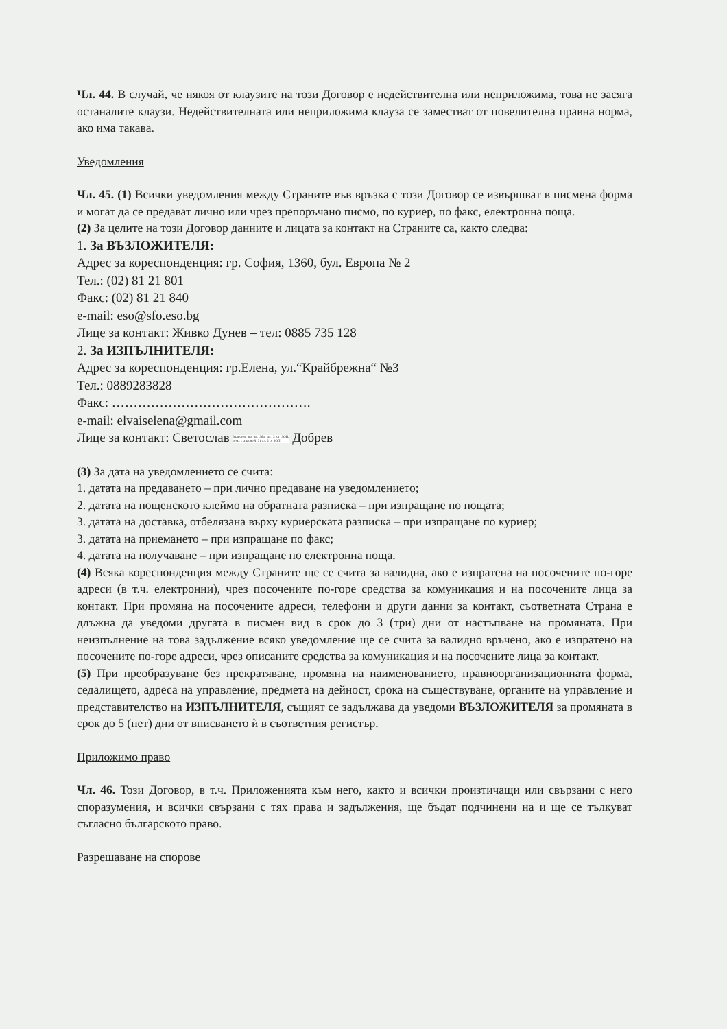Чл. 44. В случай, че някоя от клаузите на този Договор е недействителна или неприложима, това не засяга останалите клаузи. Недействителната или неприложима клауза се заместват от повелителна правна норма, ако има такава.
Уведомления
Чл. 45. (1) Всички уведомления между Страните във връзка с този Договор се извършват в писмена форма и могат да се предават лично или чрез препоръчано писмо, по куриер, по факс, електронна поща.
(2) За целите на този Договор данните и лицата за контакт на Страните са, както следва:
1. За ВЪЗЛОЖИТЕЛЯ:
Адрес за кореспонденция: гр. София, 1360, бул. Европа № 2
Тел.: (02) 81 21 801
Факс: (02) 81 21 840
e-mail: eso@sfo.eso.bg
Лице за контакт: Живко Дунев – тел: 0885 735 128
2. За ИЗПЪЛНИТЕЛЯ:
Адрес за кореспонденция: гр.Елена, ул.“Крайбрежна“ №3
Тел.: 0889283828
Факс: ……………………………………….
e-mail: elvaiselena@gmail.com
Лице за контакт: Светослав Заличено по чл. 36а, ал. 3 от ЗОП, отм., съгласно §131 ал. 2 от ЗОП Добрев
(3) За дата на уведомлението се счита:
1. датата на предаването – при лично предаване на уведомлението;
2. датата на пощенското клеймо на обратната разписка – при изпращане по пощата;
3. датата на доставка, отбелязана върху куриерската разписка – при изпращане по куриер;
3. датата на приемането – при изпращане по факс;
4. датата на получаване – при изпращане по електронна поща.
(4) Всяка кореспонденция между Страните ще се счита за валидна, ако е изпратена на посочените по-горе адреси (в т.ч. електронни), чрез посочените по-горе средства за комуникация и на посочените лица за контакт. При промяна на посочените адреси, телефони и други данни за контакт, съответната Страна е длъжна да уведоми другата в писмен вид в срок до 3 (три) дни от настъпване на промяната. При неизпълнение на това задължение всяко уведомление ще се счита за валидно връчено, ако е изпратено на посочените по-горе адреси, чрез описаните средства за комуникация и на посочените лица за контакт.
(5) При преобразуване без прекратяване, промяна на наименованието, правноорганизационната форма, седалището, адреса на управление, предмета на дейност, срока на съществуване, органите на управление и представителство на ИЗПЪЛНИТЕЛЯ, същият се задължава да уведоми ВЪЗЛОЖИТЕЛЯ за промяната в срок до 5 (пет) дни от вписването ѝ в съответния регистър.
Приложимо право
Чл. 46. Този Договор, в т.ч. Приложенията към него, както и всички произтичащи или свързани с него споразумения, и всички свързани с тях права и задължения, ще бъдат подчинени на и ще се тълкуват съгласно българското право.
Разрешаване на спорове